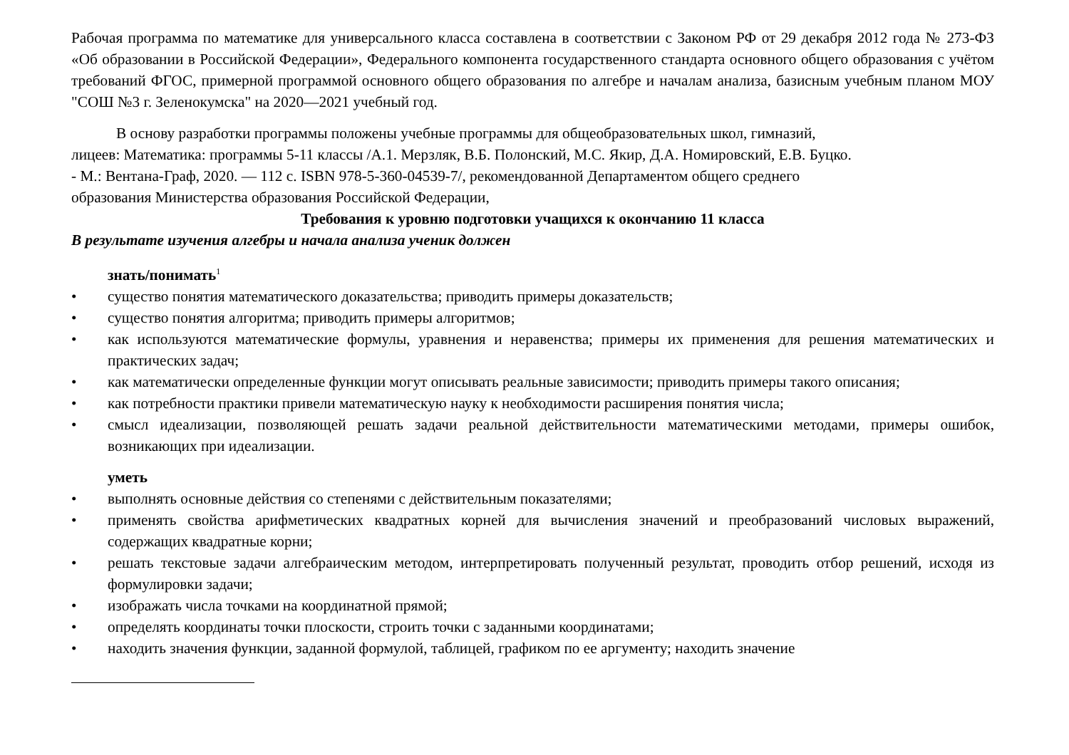Рабочая программа по математике для универсального класса составлена в соответствии с Законом РФ от 29 декабря 2012 года № 273-ФЗ «Об образовании в Российской Федерации», Федерального компонента государственного стандарта основного общего образования с учётом требований ФГОС, примерной программой основного общего образования по алгебре и началам анализа, базисным учебным планом МОУ "СОШ №3 г. Зеленокумска" на 2020—2021 учебный год.
В основу разработки программы положены учебные программы для общеобразовательных школ, гимназий,
лицеев: Математика: программы 5-11 классы /А.1. Мерзляк, В.Б. Полонский, М.С. Якир, Д.А. Номировский, Е.В. Буцко.
- М.: Вентана-Граф, 2020. — 112 с. ISBN 978-5-360-04539-7/, рекомендованной Департаментом общего среднего
образования Министерства образования Российской Федерации,
Требования к уровню подготовки учащихся к окончанию 11 класса
В результате изучения алгебры и начала анализа ученик должен
знать/понимать<sup>1</sup>
• существо понятия математического доказательства; приводить примеры доказательств;
• существо понятия алгоритма; приводить примеры алгоритмов;
• как используются математические формулы, уравнения и неравенства; примеры их применения для решения математических и практических задач;
• как математически определенные функции могут описывать реальные зависимости; приводить примеры такого описания;
• как потребности практики привели математическую науку к необходимости расширения понятия числа;
• смысл идеализации, позволяющей решать задачи реальной действительности математическими методами, примеры ошибок, возникающих при идеализации.
уметь
• выполнять основные действия со степенями с действительным показателями;
• применять свойства арифметических квадратных корней для вычисления значений и преобразований числовых выражений, содержащих квадратные корни;
• решать текстовые задачи алгебраическим методом, интерпретировать полученный результат, проводить отбор решений, исходя из формулировки задачи;
• изображать числа точками на координатной прямой;
• определять координаты точки плоскости, строить точки с заданными координатами;
• находить значения функции, заданной формулой, таблицей, графиком по ее аргументу; находить значение